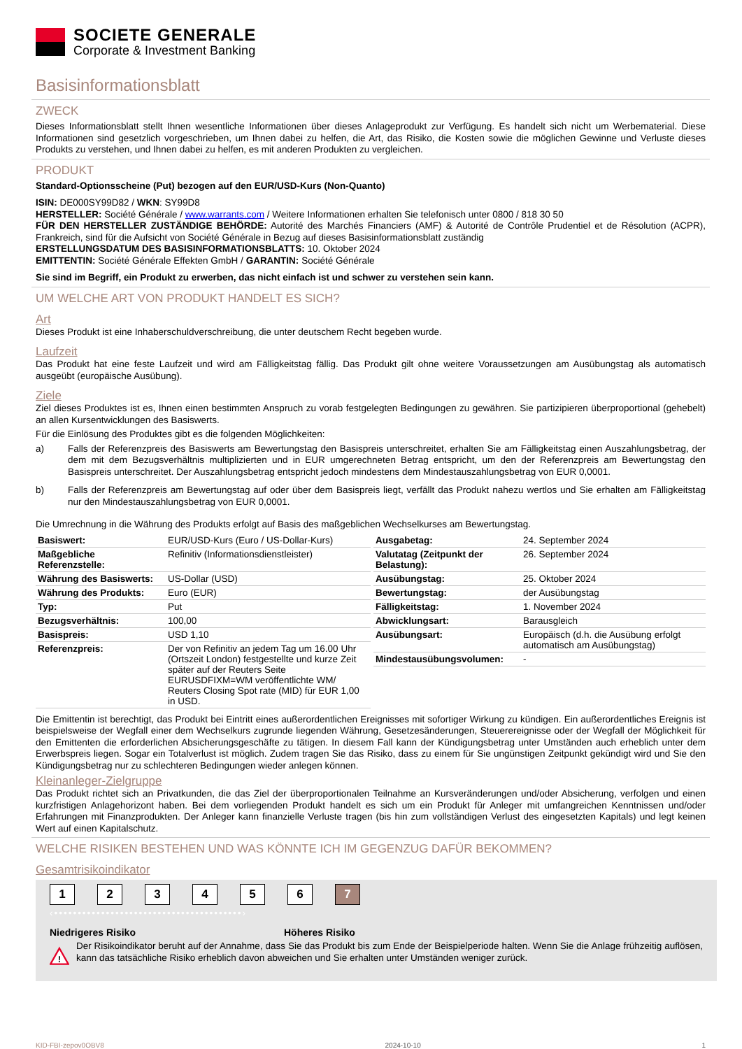SOCIETE GENERALE
Corporate & Investment Banking
Basisinformationsblatt
ZWECK
Dieses Informationsblatt stellt Ihnen wesentliche Informationen über dieses Anlageprodukt zur Verfügung. Es handelt sich nicht um Werbematerial. Diese Informationen sind gesetzlich vorgeschrieben, um Ihnen dabei zu helfen, die Art, das Risiko, die Kosten sowie die möglichen Gewinne und Verluste dieses Produkts zu verstehen, und Ihnen dabei zu helfen, es mit anderen Produkten zu vergleichen.
PRODUKT
Standard-Optionsscheine (Put) bezogen auf den EUR/USD-Kurs (Non-Quanto)
ISIN: DE000SY99D82 / WKN: SY99D8
HERSTELLER: Société Générale / www.warrants.com / Weitere Informationen erhalten Sie telefonisch unter 0800 / 818 30 50
FÜR DEN HERSTELLER ZUSTÄNDIGE BEHÖRDE: Autorité des Marchés Financiers (AMF) & Autorité de Contrôle Prudentiel et de Résolution (ACPR), Frankreich, sind für die Aufsicht von Société Générale in Bezug auf dieses Basisinformationsblatt zuständig
ERSTELLUNGSDATUM DES BASISINFORMATIONSBLATTS: 10. Oktober 2024
EMITTENTIN: Société Générale Effekten GmbH / GARANTIN: Société Générale
Sie sind im Begriff, ein Produkt zu erwerben, das nicht einfach ist und schwer zu verstehen sein kann.
UM WELCHE ART VON PRODUKT HANDELT ES SICH?
Art
Dieses Produkt ist eine Inhaberschuldverschreibung, die unter deutschem Recht begeben wurde.
Laufzeit
Das Produkt hat eine feste Laufzeit und wird am Fälligkeitstag fällig. Das Produkt gilt ohne weitere Voraussetzungen am Ausübungstag als automatisch ausgeübt (europäische Ausübung).
Ziele
Ziel dieses Produktes ist es, Ihnen einen bestimmten Anspruch zu vorab festgelegten Bedingungen zu gewähren. Sie partizipieren überproportional (gehebelt) an allen Kursentwicklungen des Basiswerts.
Für die Einlösung des Produktes gibt es die folgenden Möglichkeiten:
a)
Falls der Referenzpreis des Basiswerts am Bewertungstag den Basispreis unterschreitet, erhalten Sie am Fälligkeitstag einen Auszahlungsbetrag, der dem mit dem Bezugsverhältnis multiplizierten und in EUR umgerechneten Betrag entspricht, um den der Referenzpreis am Bewertungstag den Basispreis unterschreitet. Der Auszahlungsbetrag entspricht jedoch mindestens dem Mindestauszahlungsbetrag von EUR 0,0001.
b)
Falls der Referenzpreis am Bewertungstag auf oder über dem Basispreis liegt, verfällt das Produkt nahezu wertlos und Sie erhalten am Fälligkeitstag nur den Mindestauszahlungsbetrag von EUR 0,0001.
Die Umrechnung in die Währung des Produkts erfolgt auf Basis des maßgeblichen Wechselkurses am Bewertungstag.
| Basiswert: | EUR/USD-Kurs (Euro / US-Dollar-Kurs) |
| Maßgebliche Referenzstelle: | Refinitiv (Informationsdienstleister) |
| Währung des Basiswerts: | US-Dollar (USD) |
| Währung des Produkts: | Euro (EUR) |
| Typ: | Put |
| Bezugsverhältnis: | 100,00 |
| Basispreis: | USD 1,10 |
| Referenzpreis: | Der von Refinitiv an jedem Tag um 16.00 Uhr (Ortszeit London) festgestellte und kurze Zeit später auf der Reuters Seite EURUSDFIXM=WM veröffentlichte WM/ Reuters Closing Spot rate (MID) für EUR 1,00 in USD. |
| Ausgabetag: | 24. September 2024 |
| Valutatag (Zeitpunkt der Belastung): | 26. September 2024 |
| Ausübungstag: | 25. Oktober 2024 |
| Bewertungstag: | der Ausübungstag |
| Fälligkeitstag: | 1. November 2024 |
| Abwicklungsart: | Barausgleich |
| Ausübungsart: | Europäisch (d.h. die Ausübung erfolgt automatisch am Ausübungstag) |
| Mindestausübungsvolumen: | - |
Die Emittentin ist berechtigt, das Produkt bei Eintritt eines außerordentlichen Ereignisses mit sofortiger Wirkung zu kündigen. Ein außerordentliches Ereignis ist beispielsweise der Wegfall einer dem Wechselkurs zugrunde liegenden Währung, Gesetzesänderungen, Steuerereignisse oder der Wegfall der Möglichkeit für den Emittenten die erforderlichen Absicherungsgeschäfte zu tätigen. In diesem Fall kann der Kündigungsbetrag unter Umständen auch erheblich unter dem Erwerbspreis liegen. Sogar ein Totalverlust ist möglich. Zudem tragen Sie das Risiko, dass zu einem für Sie ungünstigen Zeitpunkt gekündigt wird und Sie den Kündigungsbetrag nur zu schlechteren Bedingungen wieder anlegen können.
Kleinanleger-Zielgruppe
Das Produkt richtet sich an Privatkunden, die das Ziel der überproportionalen Teilnahme an Kursveränderungen und/oder Absicherung, verfolgen und einen kurzfristigen Anlagehorizont haben. Bei dem vorliegenden Produkt handelt es sich um ein Produkt für Anleger mit umfangreichen Kenntnissen und/oder Erfahrungen mit Finanzprodukten. Der Anleger kann finanzielle Verluste tragen (bis hin zum vollständigen Verlust des eingesetzten Kapitals) und legt keinen Wert auf einen Kapitalschutz.
WELCHE RISIKEN BESTEHEN UND WAS KÖNNTE ICH IM GEGENZUG DAFÜR BEKOMMEN?
Gesamtrisikoindikator
1 2 3 4 5 6 7
‹••••••••••••••••••••••••••••••••••••••••›
Niedrigeres Risiko Höheres Risiko
!
Der Risikoindikator beruht auf der Annahme, dass Sie das Produkt bis zum Ende der Beispielperiode halten. Wenn Sie die Anlage frühzeitig auflösen, kann das tatsächliche Risiko erheblich davon abweichen und Sie erhalten unter Umständen weniger zurück.
KID-FBI-zepov0OBV8 2024-10-10 1